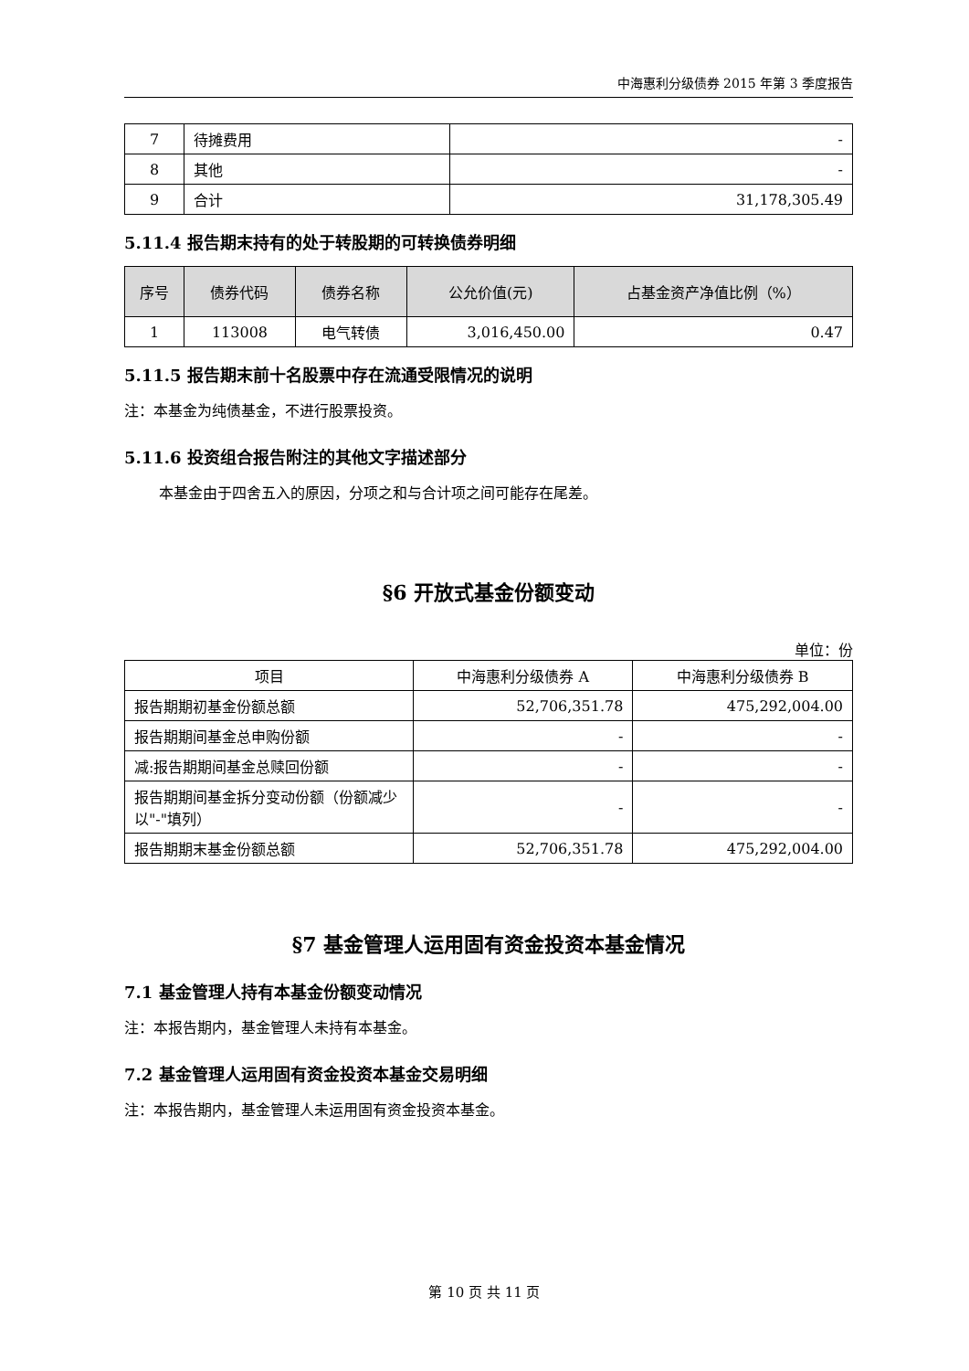中海惠利分级债券 2015 年第 3 季度报告
| 7 | 待摊费用 | - |
| 8 | 其他 | - |
| 9 | 合计 | 31,178,305.49 |
5.11.4 报告期末持有的处于转股期的可转换债券明细
| 序号 | 债券代码 | 债券名称 | 公允价值(元) | 占基金资产净值比例（%） |
| --- | --- | --- | --- | --- |
| 1 | 113008 | 电气转债 | 3,016,450.00 | 0.47 |
5.11.5 报告期末前十名股票中存在流通受限情况的说明
注：本基金为纯债基金，不进行股票投资。
5.11.6 投资组合报告附注的其他文字描述部分
本基金由于四舍五入的原因，分项之和与合计项之间可能存在尾差。
§6 开放式基金份额变动
单位：份
| 项目 | 中海惠利分级债券 A | 中海惠利分级债券 B |
| 报告期期初基金份额总额 | 52,706,351.78 | 475,292,004.00 |
| 报告期期间基金总申购份额 | - | - |
| 减:报告期期间基金总赎回份额 | - | - |
| 报告期期间基金拆分变动份额（份额减少以"-"填列） | - | - |
| 报告期期末基金份额总额 | 52,706,351.78 | 475,292,004.00 |
§7 基金管理人运用固有资金投资本基金情况
7.1 基金管理人持有本基金份额变动情况
注：本报告期内，基金管理人未持有本基金。
7.2 基金管理人运用固有资金投资本基金交易明细
注：本报告期内，基金管理人未运用固有资金投资本基金。
第 10 页 共 11 页